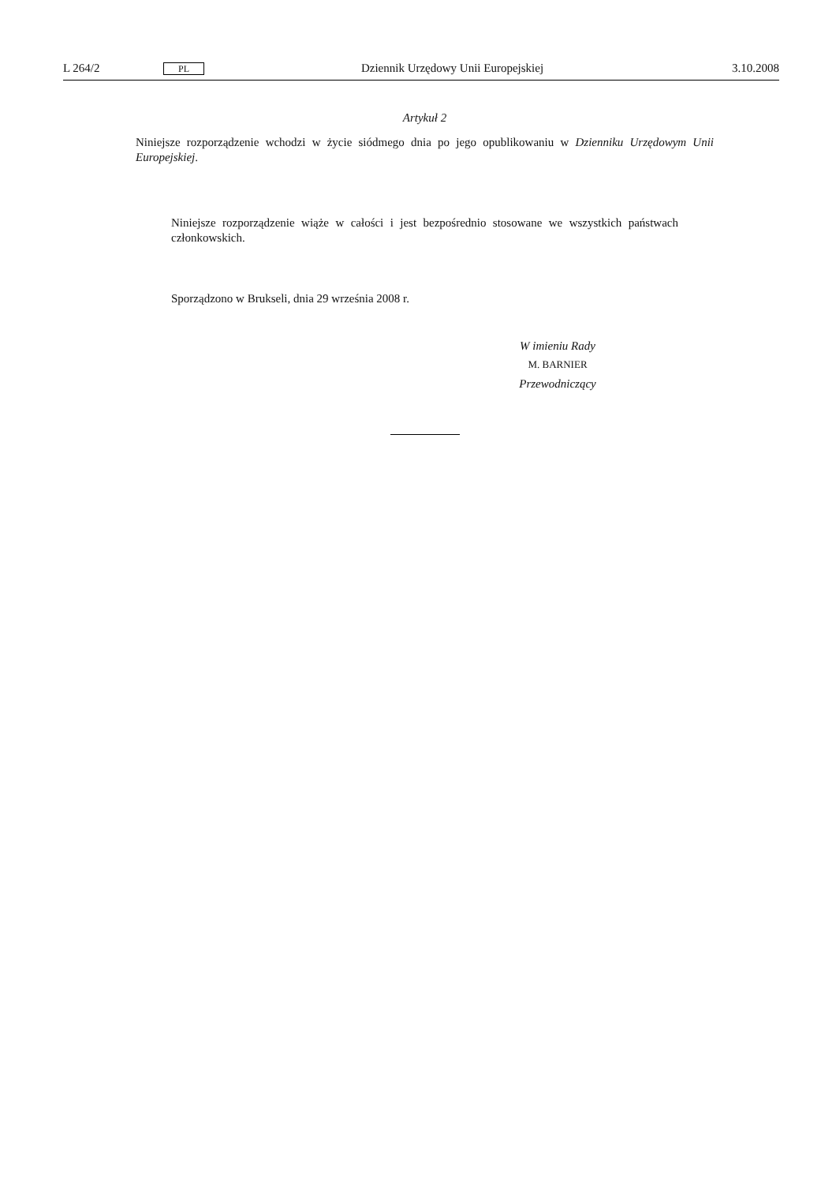L 264/2 PL Dziennik Urzędowy Unii Europejskiej 3.10.2008
Artykuł 2
Niniejsze rozporządzenie wchodzi w życie siódmego dnia po jego opublikowaniu w Dzienniku Urzędowym Unii Europejskiej.
Niniejsze rozporządzenie wiąże w całości i jest bezpośrednio stosowane we wszystkich państwach członkowskich.
Sporządzono w Brukseli, dnia 29 września 2008 r.
W imieniu Rady
M. BARNIER
Przewodniczący